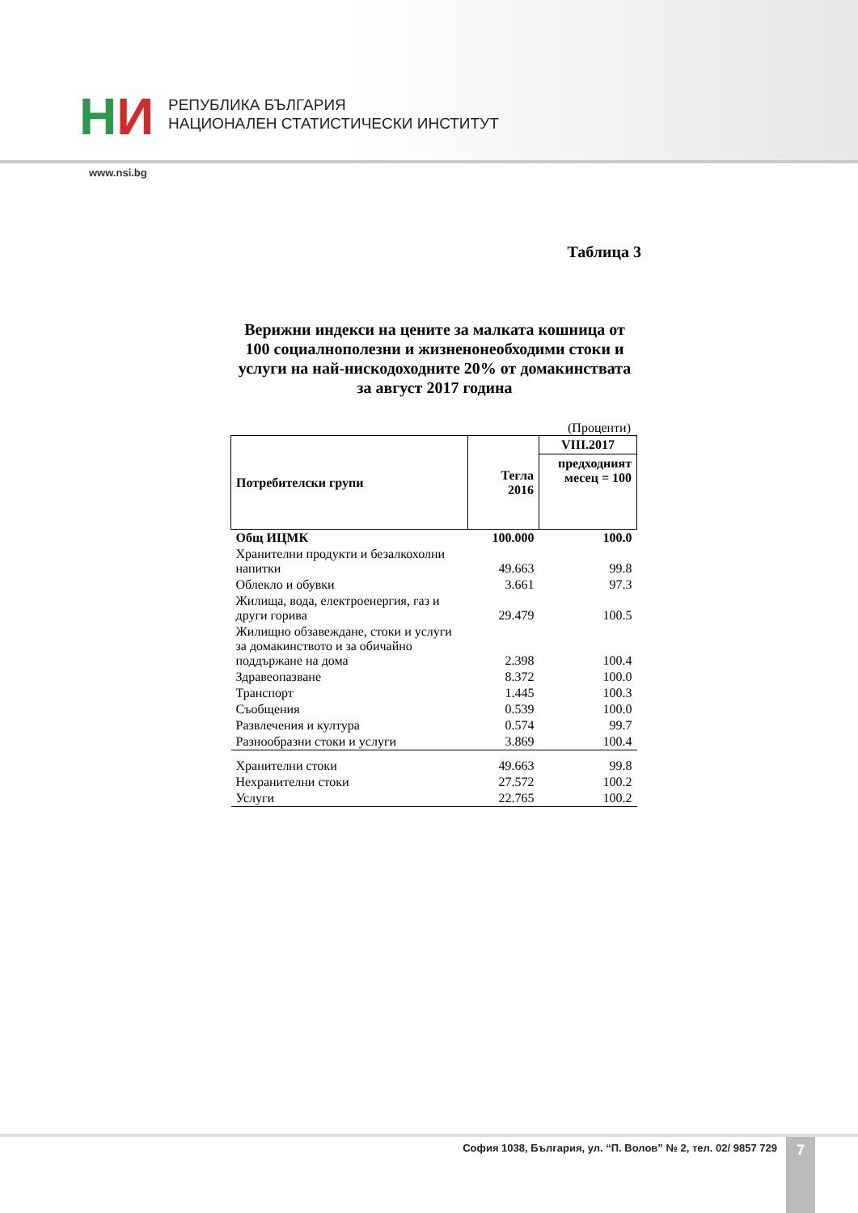НИ
РЕПУБЛИКА БЪЛГАРИЯ
НАЦИОНАЛЕН СТАТИСТИЧЕСКИ ИНСТИТУТ
www.nsi.bg
Таблица 3
Верижни индекси на цените за малката кошница от 100 социалнополезни и жизненонеобходими стоки и услуги на най-нискодоходните 20% от домакинствата за август 2017 година
(Проценти)
| Потребителски групи | Тегла 2016 | VIII.2017 |
| --- | --- | --- |
| | | предходният месец = 100 |
| Общ ИЦМК | 100.000 | 100.0 |
| Хранителни продукти и безалкохолни напитки | 49.663 | 99.8 |
| Облекло и обувки | 3.661 | 97.3 |
| Жилища, вода, електроенергия, газ и други горива | 29.479 | 100.5 |
| Жилищно обзавеждане, стоки и услуги за домакинството и за обичайно поддържане на дома | 2.398 | 100.4 |
| Здравеопазване | 8.372 | 100.0 |
| Транспорт | 1.445 | 100.3 |
| Съобщения | 0.539 | 100.0 |
| Развлечения и култура | 0.574 | 99.7 |
| Разнообразни стоки и услуги | 3.869 | 100.4 |
| Хранителни стоки | 49.663 | 99.8 |
| Нехранителни стоки | 27.572 | 100.2 |
| Услуги | 22.765 | 100.2 |
София 1038, България, ул. “П. Волов” № 2, тел. 02/ 9857 729
7